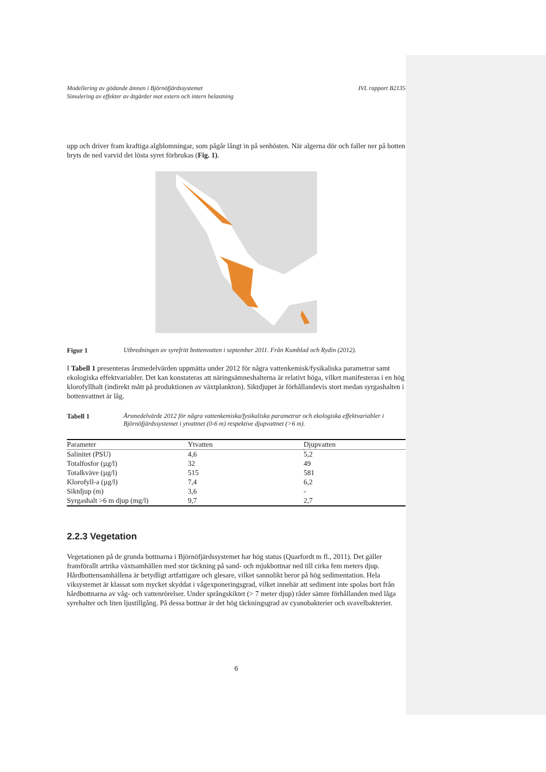Modellering av gödande ämnen i Björnöfjärdssystemet
Simulering av effekter av åtgärder mot extern och intern belastning IVL rapport B2135
upp och driver fram kraftiga algblomningar, som pågår långt in på senhösten. När algerna dör och faller ner på botten bryts de ned varvid det lösta syret förbrukas (Fig. 1).
Figur 1 Utbredningen av syrefritt bottenvatten i september 2011. Från Kumblad och Rydin (2012).
I Tabell 1 presenteras årsmedelvärden uppmätta under 2012 för några vattenkemisk/fysikaliska parametrar samt ekologiska effektvariabler. Det kan konstateras att näringsämneshalterna är relativt höga, vilket manifesteras i en hög klorofyllhalt (indirekt mått på produktionen av växtplankton). Siktdjupet är förhållandevis stort medan syrgashalten i bottenvattnet är låg.
Tabell 1 Årsmedelvärde 2012 för några vattenkemiska/fysikaliska parametrar och ekologiska effektvariabler i Björnöfjärdssystemet i ytvattnet (0-6 m) respektive djupvattnet (>6 m).
| Parameter | Ytvatten | Djupvatten |
| --- | --- | --- |
| Salinitet (PSU) | 4,6 | 5,2 |
| Totalfosfor (µg/l) | 32 | 49 |
| Totalkväve (µg/l) | 515 | 581 |
| Klorofyll-a (µg/l) | 7,4 | 6,2 |
| Siktdjup (m) | 3,6 | - |
| Syrgashalt >6 m djup (mg/l) | 9,7 | 2,7 |
2.2.3 Vegetation
Vegetationen på de grunda bottnarna i Björnöfjärdssystemet har hög status (Quarfordt m fl., 2011). Det gäller framförallt artrika växtsamhällen med stor täckning på sand- och mjukbottnar ned till cirka fem meters djup. Hårdbottensamhällena är betydligt artfattigare och glesare, vilket sannolikt beror på hög sedimentation. Hela viksystemet är klassat som mycket skyddat i vågexponeringsgrad, vilket innebär att sediment inte spolas bort från hårdbottnarna av våg- och vattenrörelser. Under språngskiktet (> 7 meter djup) råder sämre förhållanden med låga syrehalter och liten ljustillgång. På dessa bottnar är det hög täckningsgrad av cyanobakterier och svavelbakterier.
6